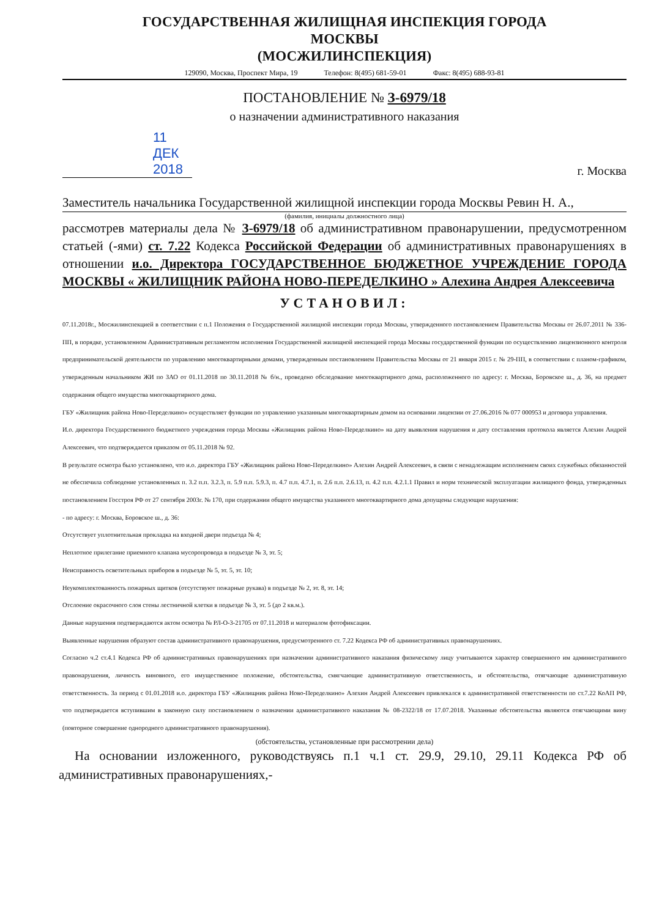ГОСУДАРСТВЕННАЯ ЖИЛИЩНАЯ ИНСПЕКЦИЯ ГОРОДА
МОСКВЫ
(МОСЖИЛИНСПЕКЦИЯ)
129090, Москва, Проспект Мира, 19 Телефон: 8(495) 681-59-01 Факс: 8(495) 688-93-81
ПОСТАНОВЛЕНИЕ № З-6979/18
о назначении административного наказания
11 ДЕК 2018
г. Москва
Заместитель начальника Государственной жилищной инспекции города Москвы Ревин Н. А.,
(фамилия, инициалы должностного лица)
рассмотрев материалы дела № З-6979/18 об административном правонарушении, предусмотренном статьей (-ями) ст. 7.22 Кодекса Российской Федерации об административных правонарушениях в отношении и.о. Директора ГОСУДАРСТВЕННОЕ БЮДЖЕТНОЕ УЧРЕЖДЕНИЕ ГОРОДА МОСКВЫ « ЖИЛИЩНИК РАЙОНА НОВО-ПЕРЕДЕЛКИНО » Алехина Андрея Алексеевича
УСТАНОВИЛ:
07.11.2018г., Мосжилинспекцией в соответствии с п.1 Положения о Государственной жилищной инспекции города Москвы, утвержденного постановлением Правительства Москвы от 26.07.2011 № 336-ПП, в порядке, установленном Административным регламентом исполнения Государственной жилищной инспекцией города Москвы государственной функции по осуществлению лицензионного контроля предпринимательской деятельности по управлению многоквартирными домами, утвержденным постановлением Правительства Москвы от 21 января 2015 г. № 29-ПП, в соответствии с планом-графиком, утвержденным начальником ЖИ по ЗАО от 01.11.2018 по 30.11.2018 № б/н., проведено обследование многоквартирного дома, расположенного по адресу: г. Москва, Боровское ш., д. 36, на предмет содержания общего имущества многоквартирного дома.
ГБУ «Жилищник района Ново-Переделкино» осуществляет функции по управлению указанным многоквартирным домом на основании лицензии от 27.06.2016 № 077 000953 и договора управления.
И.о. директора Государственного бюджетного учреждения города Москвы «Жилищник района Ново-Переделкино» на дату выявления нарушения и дату составления протокола является Алехин Андрей Алексеевич, что подтверждается приказом от 05.11.2018 № 92.
В результате осмотра было установлено, что и.о. директора ГБУ «Жилищник района Ново-Переделкино» Алехин Андрей Алексеевич, в связи с ненадлежащим исполнением своих служебных обязанностей не обеспечила соблюдение установленных п. 3.2 п.п. 3.2.3, п. 5.9 п.п. 5.9.3, п. 4.7 п.п. 4.7.1, п. 2.6 п.п. 2.6.13, п. 4.2 п.п. 4.2.1.1 Правил и норм технической эксплуатации жилищного фонда, утвержденных постановлением Госстроя РФ от 27 сентября 2003г. № 170, при содержании общего имущества указанного многоквартирного дома допущены следующие нарушения:
- по адресу: г. Москва, Боровское ш., д. 36:
Отсутствует уплотнительная прокладка на входной двери подъезда № 4;
Неплотное прилегание приемного клапана мусоропровода в подъезде № 3, эт. 5;
Неисправность осветительных приборов в подъезде № 5, эт. 5, эт. 10;
Неукомплектованность пожарных щитков (отсутствуют пожарные рукава) в подъезде № 2, эт. 8, эт. 14;
Отслоение окрасочного слоя стены лестничной клетки в подъезде № 3, эт. 5 (до 2 кв.м.).
Данные нарушения подтверждаются актом осмотра № РЛ-О-3-21705 от 07.11.2018 и материалом фотофиксации.
Выявленные нарушения образуют состав административного правонарушения, предусмотренного ст. 7.22 Кодекса РФ об административных правонарушениях.
Согласно ч.2 ст.4.1 Кодекса РФ об административных правонарушениях при назначении административного наказания физическому лицу учитываются характер совершенного им административного правонарушения, личность виновного, его имущественное положение, обстоятельства, смягчающие административную ответственность, и обстоятельства, отягчающие административную ответственность. За период с 01.01.2018 и.о. директора ГБУ «Жилищник района Ново-Переделкино» Алехин Андрей Алексеевич привлекался к административной ответственности по ст.7.22 КоАП РФ, что подтверждается вступившим в законную силу постановлением о назначении административного наказания № 08-2322/18 от 17.07.2018. Указанные обстоятельства являются отягчающими вину (повторное совершение однородного административного правонарушения).
(обстоятельства, установленные при рассмотрении дела)
На основании изложенного, руководствуясь п.1 ч.1 ст. 29.9, 29.10, 29.11 Кодекса РФ об административных правонарушениях,-